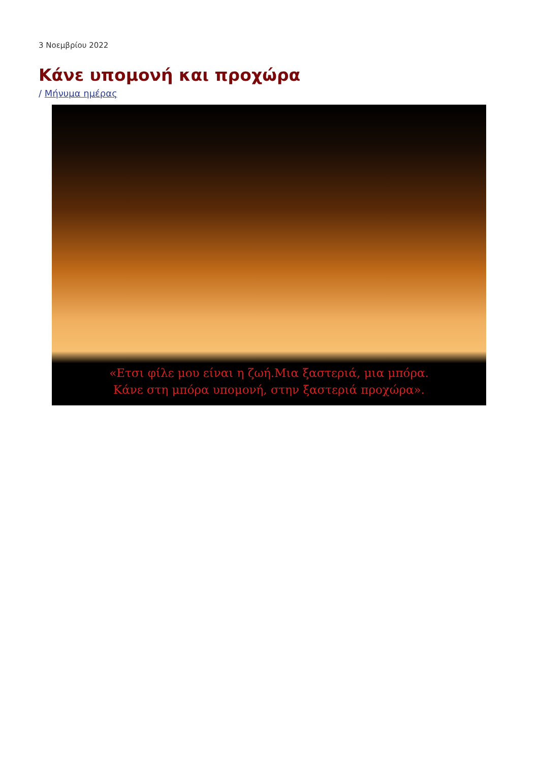3 Νοεμβρίου 2022
Κάνε υπομονή και προχώρα
/ Μήνυμα ημέρας
«Ετσι φίλε μου είναι η ζωή.Μια ξαστεριά, μια μπόρα.
Κάνε στη μπόρα υπομονή, στην ξαστεριά προχώρα».